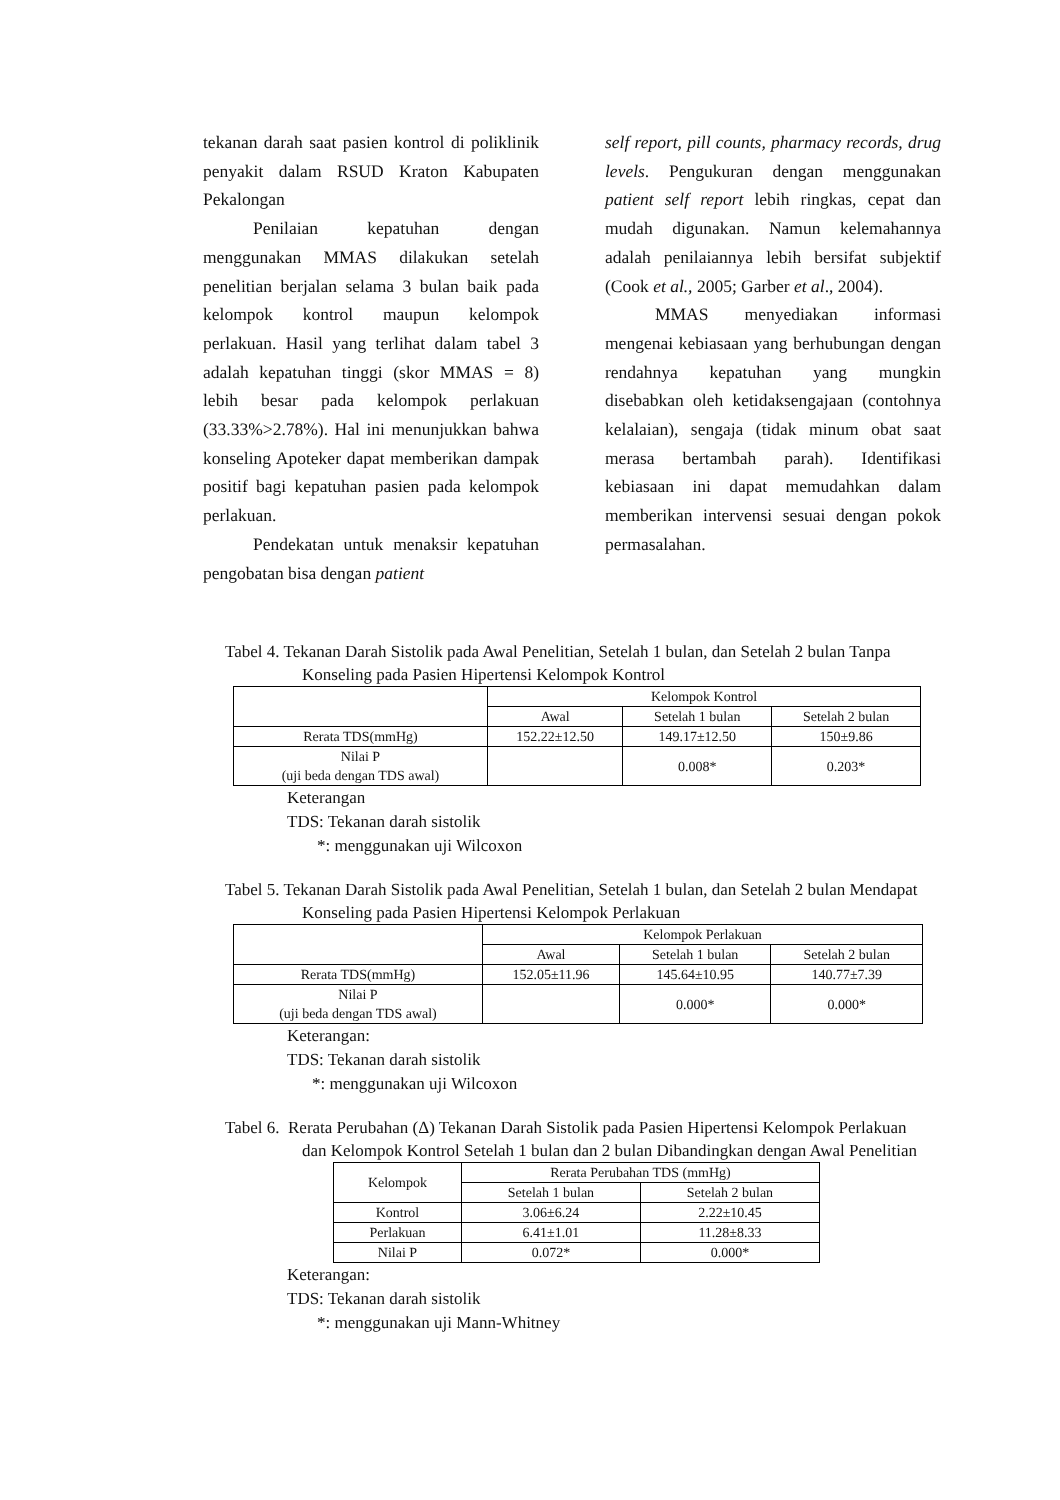tekanan darah saat pasien kontrol di poliklinik penyakit dalam RSUD Kraton Kabupaten Pekalongan
Penilaian kepatuhan dengan menggunakan MMAS dilakukan setelah penelitian berjalan selama 3 bulan baik pada kelompok kontrol maupun kelompok perlakuan. Hasil yang terlihat dalam tabel 3 adalah kepatuhan tinggi (skor MMAS = 8) lebih besar pada kelompok perlakuan (33.33%>2.78%). Hal ini menunjukkan bahwa konseling Apoteker dapat memberikan dampak positif bagi kepatuhan pasien pada kelompok perlakuan.
Pendekatan untuk menaksir kepatuhan pengobatan bisa dengan patient
self report, pill counts, pharmacy records, drug levels. Pengukuran dengan menggunakan patient self report lebih ringkas, cepat dan mudah digunakan. Namun kelemahannya adalah penilaiannya lebih bersifat subjektif (Cook et al., 2005; Garber et al., 2004).
MMAS menyediakan informasi mengenai kebiasaan yang berhubungan dengan rendahnya kepatuhan yang mungkin disebabkan oleh ketidaksengajaan (contohnya kelalaian), sengaja (tidak minum obat saat merasa bertambah parah). Identifikasi kebiasaan ini dapat memudahkan dalam memberikan intervensi sesuai dengan pokok permasalahan.
Tabel 4. Tekanan Darah Sistolik pada Awal Penelitian, Setelah 1 bulan, dan Setelah 2 bulan Tanpa Konseling pada Pasien Hipertensi Kelompok Kontrol
| | Kelompok Kontrol | | |
| --- | --- | --- | --- |
| | Awal | Setelah 1 bulan | Setelah 2 bulan |
| Rerata TDS(mmHg) | 152.22±12.50 | 149.17±12.50 | 150±9.86 |
| Nilai P (uji beda dengan TDS awal) | | 0.008* | 0.203* |
Keterangan
TDS: Tekanan darah sistolik
*: menggunakan uji Wilcoxon
Tabel 5. Tekanan Darah Sistolik pada Awal Penelitian, Setelah 1 bulan, dan Setelah 2 bulan Mendapat Konseling pada Pasien Hipertensi Kelompok Perlakuan
| | Kelompok Perlakuan | | |
| --- | --- | --- | --- |
| | Awal | Setelah 1 bulan | Setelah 2 bulan |
| Rerata TDS(mmHg) | 152.05±11.96 | 145.64±10.95 | 140.77±7.39 |
| Nilai P (uji beda dengan TDS awal) | | 0.000* | 0.000* |
Keterangan:
TDS: Tekanan darah sistolik
*: menggunakan uji Wilcoxon
Tabel 6. Rerata Perubahan (Δ) Tekanan Darah Sistolik pada Pasien Hipertensi Kelompok Perlakuan dan Kelompok Kontrol Setelah 1 bulan dan 2 bulan Dibandingkan dengan Awal Penelitian
| Kelompok | Rerata Perubahan TDS (mmHg) | |
| --- | --- | --- |
| | Setelah 1 bulan | Setelah 2 bulan |
| Kontrol | 3.06±6.24 | 2.22±10.45 |
| Perlakuan | 6.41±1.01 | 11.28±8.33 |
| Nilai P | 0.072* | 0.000* |
Keterangan:
TDS: Tekanan darah sistolik
*: menggunakan uji Mann-Whitney